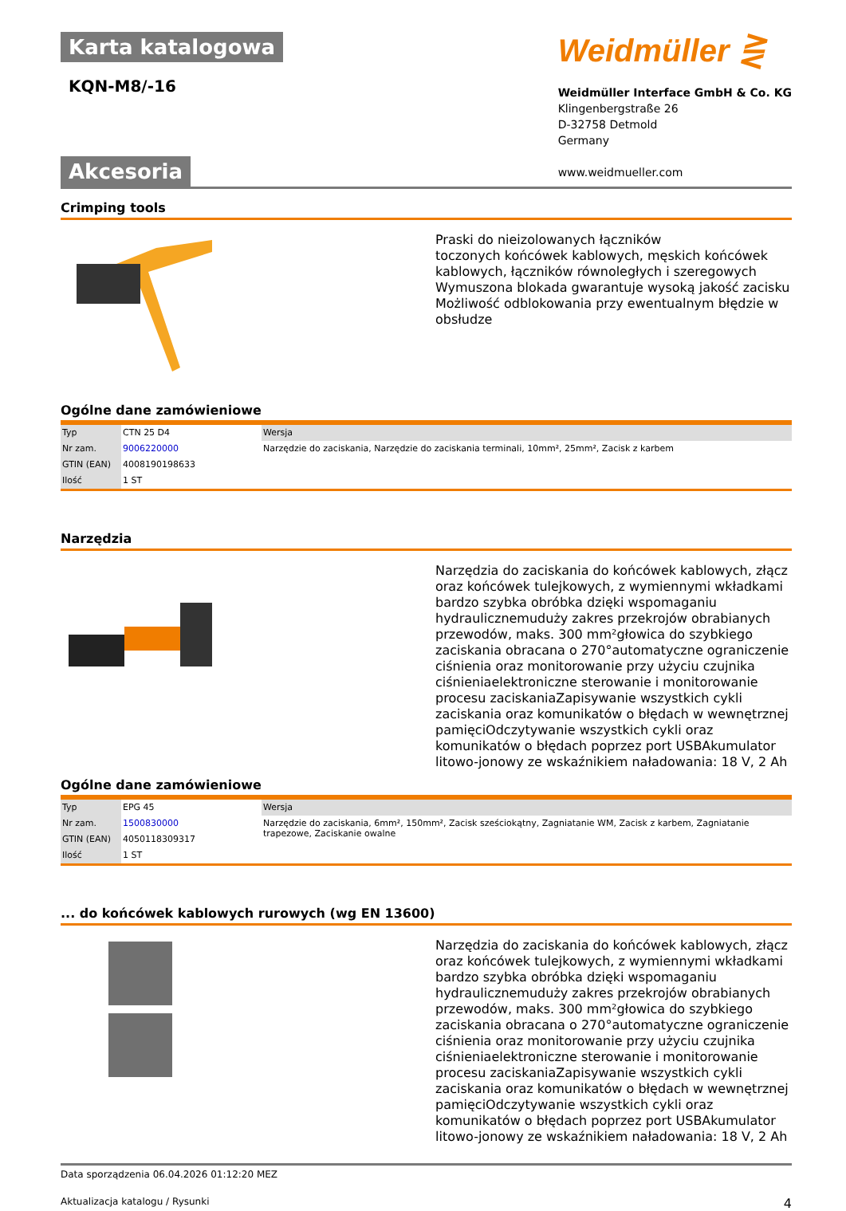Karta katalogowa
KQN-M8/-16
Weidmüller ⋛
Weidmüller Interface GmbH & Co. KG
Klingenbergstraße 26
D-32758 Detmold
Germany
www.weidmueller.com
Akcesoria
Crimping tools
Praski do nieizolowanych łączników
toczonych końcówek kablowych, męskich końcówek kablowych, łączników równoległych i szeregowych
Wymuszona blokada gwarantuje wysoką jakość zacisku
Możliwość odblokowania przy ewentualnym błędzie w obsłudze
Ogólne dane zamówieniowe
| Typ | CTN 25 D4 | Wersja |
| Nr zam. | 9006220000 | Narzędzie do zaciskania, Narzędzie do zaciskania terminali, 10mm², 25mm², Zacisk z karbem |
| GTIN (EAN) | 4008190198633 | |
| Ilość | 1 ST | |
Narzędzia
Narzędzia do zaciskania do końcówek kablowych, złącz oraz końcówek tulejkowych, z wymiennymi wkładkami bardzo szybka obróbka dzięki wspomaganiu hydraulicznemuduży zakres przekrojów obrabianych przewodów, maks. 300 mm²głowica do szybkiego zaciskania obracana o 270°automatyczne ograniczenie ciśnienia oraz monitorowanie przy użyciu czujnika ciśnieniaelektroniczne sterowanie i monitorowanie procesu zaciskaniaZapisywanie wszystkich cykli zaciskania oraz komunikatów o błędach w wewnętrznej pamięciOdczytywanie wszystkich cykli oraz komunikatów o błędach poprzez port USBAkumulator litowo-jonowy ze wskaźnikiem naładowania: 18 V, 2 Ah
Ogólne dane zamówieniowe
| Typ | EPG 45 | Wersja |
| Nr zam. | 1500830000 | Narzędzie do zaciskania, 6mm², 150mm², Zacisk sześciokątny, Zagniatanie WM, Zacisk z karbem, Zagniatanie trapezowe, Zaciskanie owalne |
| GTIN (EAN) | 4050118309317 | |
| Ilość | 1 ST | |
... do końcówek kablowych rurowych (wg EN 13600)
Narzędzia do zaciskania do końcówek kablowych, złącz oraz końcówek tulejkowych, z wymiennymi wkładkami bardzo szybka obróbka dzięki wspomaganiu hydraulicznemuduży zakres przekrojów obrabianych przewodów, maks. 300 mm²głowica do szybkiego zaciskania obracana o 270°automatyczne ograniczenie ciśnienia oraz monitorowanie przy użyciu czujnika ciśnieniaelektroniczne sterowanie i monitorowanie procesu zaciskaniaZapisywanie wszystkich cykli zaciskania oraz komunikatów o błędach w wewnętrznej pamięciOdczytywanie wszystkich cykli oraz komunikatów o błędach poprzez port USBAkumulator litowo-jonowy ze wskaźnikiem naładowania: 18 V, 2 Ah
Data sporządzenia 06.04.2026 01:12:20 MEZ
Aktualizacja katalogu / Rysunki 4